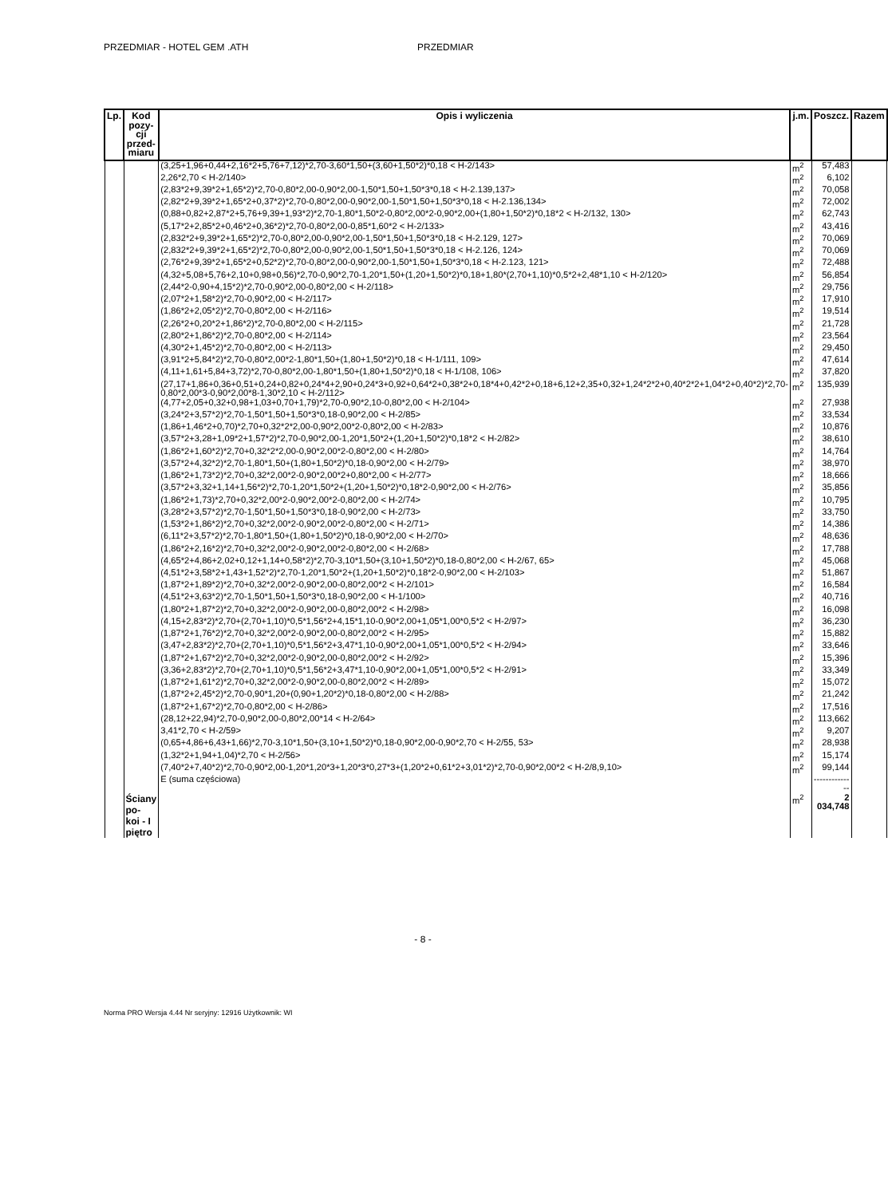PRZEDMIAR - HOTEL GEM .ATH PRZEDMIAR
| Lp. | Kod pozy- cji przed- miaru | Opis i wyliczenia | j.m. | Poszcz. | Razem |
| --- | --- | --- | --- | --- | --- |
| | | (3,25+1,96+0,44+2,16*2+5,76+7,12)*2,70-3,60*1,50+(3,60+1,50*2)*0,18 < H-2/143> | m<sup>2</sup> | 57,483 | |
| | | 2,26*2,70 < H-2/140> | m<sup>2</sup> | 6,102 | |
| | | (2,83*2+9,39*2+1,65*2)*2,70-0,80*2,00-0,90*2,00-1,50*1,50+1,50*3*0,18 < H-2.139,137> | m<sup>2</sup> | 70,058 | |
| | | (2,82*2+9,39*2+1,65*2+0,37*2)*2,70-0,80*2,00-0,90*2,00-1,50*1,50+1,50*3*0,18 < H-2.136,134> | m<sup>2</sup> | 72,002 | |
| | | (0,88+0,82+2,87*2+5,76+9,39+1,93*2)*2,70-1,80*1,50*2-0,80*2,00*2-0,90*2,00+(1,80+1,50*2)*0,18*2 < H-2/132, 130> | m<sup>2</sup> | 62,743 | |
| | | (5,17*2+2,85*2+0,46*2+0,36*2)*2,70-0,80*2,00-0,85*1,60*2 < H-2/133> | m<sup>2</sup> | 43,416 | |
| | | (2,832*2+9,39*2+1,65*2)*2,70-0,80*2,00-0,90*2,00-1,50*1,50+1,50*3*0,18 < H-2.129, 127> | m<sup>2</sup> | 70,069 | |
| | | (2,832*2+9,39*2+1,65*2)*2,70-0,80*2,00-0,90*2,00-1,50*1,50+1,50*3*0,18 < H-2.126, 124> | m<sup>2</sup> | 70,069 | |
| | | (2,76*2+9,39*2+1,65*2+0,52*2)*2,70-0,80*2,00-0,90*2,00-1,50*1,50+1,50*3*0,18 < H-2.123, 121> | m<sup>2</sup> | 72,488 | |
| | | (4,32+5,08+5,76+2,10+0,98+0,56)*2,70-0,90*2,70-1,20*1,50+(1,20+1,50*2)*0,18+1,80*(2,70+1,10)*0,5*2+2,48*1,10 < H-2/120> | m<sup>2</sup> | 56,854 | |
| | | (2,44*2-0,90+4,15*2)*2,70-0,90*2,00-0,80*2,00 < H-2/118> | m<sup>2</sup> | 29,756 | |
| | | (2,07*2+1,58*2)*2,70-0,90*2,00 < H-2/117> | m<sup>2</sup> | 17,910 | |
| | | (1,86*2+2,05*2)*2,70-0,80*2,00 < H-2/116> | m<sup>2</sup> | 19,514 | |
| | | (2,26*2+0,20*2+1,86*2)*2,70-0,80*2,00 < H-2/115> | m<sup>2</sup> | 21,728 | |
| | | (2,80*2+1,86*2)*2,70-0,80*2,00 < H-2/114> | m<sup>2</sup> | 23,564 | |
| | | (4,30*2+1,45*2)*2,70-0,80*2,00 < H-2/113> | m<sup>2</sup> | 29,450 | |
| | | (3,91*2+5,84*2)*2,70-0,80*2,00*2-1,80*1,50+(1,80+1,50*2)*0,18 < H-1/111, 109> | m<sup>2</sup> | 47,614 | |
| | | (4,11+1,61+5,84+3,72)*2,70-0,80*2,00-1,80*1,50+(1,80+1,50*2)*0,18 < H-1/108, 106> | m<sup>2</sup> | 37,820 | |
| | | (27,17+1,86+0,36+0,51+0,24+0,82+0,24*4+2,90+0,24*3+0,92+0,64*2+0,38*2+0,18*4+0,42*2+0,18+6,12+2,35+0,32+1,24*2*2+0,40*2*2+1,04*2+0,40*2)*2,70-0,80*2,00*3-0,90*2,00*8-1,30*2,10 < H-2/112> | m<sup>2</sup> | 135,939 | |
| | | (4,77+2,05+0,32+0,98+1,03+0,70+1,79)*2,70-0,90*2,10-0,80*2,00 < H-2/104> | m<sup>2</sup> | 27,938 | |
| | | (3,24*2+3,57*2)*2,70-1,50*1,50+1,50*3*0,18-0,90*2,00 < H-2/85> | m<sup>2</sup> | 33,534 | |
| | | (1,86+1,46*2+0,70)*2,70+0,32*2*2,00-0,90*2,00*2-0,80*2,00 < H-2/83> | m<sup>2</sup> | 10,876 | |
| | | (3,57*2+3,28+1,09*2+1,57*2)*2,70-0,90*2,00-1,20*1,50*2+(1,20+1,50*2)*0,18*2 < H-2/82> | m<sup>2</sup> | 38,610 | |
| | | (1,86*2+1,60*2)*2,70+0,32*2*2,00-0,90*2,00*2-0,80*2,00 < H-2/80> | m<sup>2</sup> | 14,764 | |
| | | (3,57*2+4,32*2)*2,70-1,80*1,50+(1,80+1,50*2)*0,18-0,90*2,00 < H-2/79> | m<sup>2</sup> | 38,970 | |
| | | (1,86*2+1,73*2)*2,70+0,32*2,00*2-0,90*2,00*2+0,80*2,00 < H-2/77> | m<sup>2</sup> | 18,666 | |
| | | (3,57*2+3,32+1,14+1,56*2)*2,70-1,20*1,50*2+(1,20+1,50*2)*0,18*2-0,90*2,00 < H-2/76> | m<sup>2</sup> | 35,856 | |
| | | (1,86*2+1,73)*2,70+0,32*2,00*2-0,90*2,00*2-0,80*2,00 < H-2/74> | m<sup>2</sup> | 10,795 | |
| | | (3,28*2+3,57*2)*2,70-1,50*1,50+1,50*3*0,18-0,90*2,00 < H-2/73> | m<sup>2</sup> | 33,750 | |
| | | (1,53*2+1,86*2)*2,70+0,32*2,00*2-0,90*2,00*2-0,80*2,00 < H-2/71> | m<sup>2</sup> | 14,386 | |
| | | (6,11*2+3,57*2)*2,70-1,80*1,50+(1,80+1,50*2)*0,18-0,90*2,00 < H-2/70> | m<sup>2</sup> | 48,636 | |
| | | (1,86*2+2,16*2)*2,70+0,32*2,00*2-0,90*2,00*2-0,80*2,00 < H-2/68> | m<sup>2</sup> | 17,788 | |
| | | (4,65*2+4,86+2,02+0,12+1,14+0,58*2)*2,70-3,10*1,50+(3,10+1,50*2)*0,18-0,80*2,00 < H-2/67, 65> | m<sup>2</sup> | 45,068 | |
| | | (4,51*2+3,58*2+1,43+1,52*2)*2,70-1,20*1,50*2+(1,20+1,50*2)*0,18*2-0,90*2,00 < H-2/103> | m<sup>2</sup> | 51,867 | |
| | | (1,87*2+1,89*2)*2,70+0,32*2,00*2-0,90*2,00-0,80*2,00*2 < H-2/101> | m<sup>2</sup> | 16,584 | |
| | | (4,51*2+3,63*2)*2,70-1,50*1,50+1,50*3*0,18-0,90*2,00 < H-1/100> | m<sup>2</sup> | 40,716 | |
| | | (1,80*2+1,87*2)*2,70+0,32*2,00*2-0,90*2,00-0,80*2,00*2 < H-2/98> | m<sup>2</sup> | 16,098 | |
| | | (4,15+2,83*2)*2,70+(2,70+1,10)*0,5*1,56*2+4,15*1,10-0,90*2,00+1,05*1,00*0,5*2 < H-2/97> | m<sup>2</sup> | 36,230 | |
| | | (1,87*2+1,76*2)*2,70+0,32*2,00*2-0,90*2,00-0,80*2,00*2 < H-2/95> | m<sup>2</sup> | 15,882 | |
| | | (3,47+2,83*2)*2,70+(2,70+1,10)*0,5*1,56*2+3,47*1,10-0,90*2,00+1,05*1,00*0,5*2 < H-2/94> | m<sup>2</sup> | 33,646 | |
| | | (1,87*2+1,67*2)*2,70+0,32*2,00*2-0,90*2,00-0,80*2,00*2 < H-2/92> | m<sup>2</sup> | 15,396 | |
| | | (3,36+2,83*2)*2,70+(2,70+1,10)*0,5*1,56*2+3,47*1,10-0,90*2,00+1,05*1,00*0,5*2 < H-2/91> | m<sup>2</sup> | 33,349 | |
| | | (1,87*2+1,61*2)*2,70+0,32*2,00*2-0,90*2,00-0,80*2,00*2 < H-2/89> | m<sup>2</sup> | 15,072 | |
| | | (1,87*2+2,45*2)*2,70-0,90*1,20+(0,90+1,20*2)*0,18-0,80*2,00 < H-2/88> | m<sup>2</sup> | 21,242 | |
| | | (1,87*2+1,67*2)*2,70-0,80*2,00 < H-2/86> | m<sup>2</sup> | 17,516 | |
| | | (28,12+22,94)*2,70-0,90*2,00-0,80*2,00*14 < H-2/64> | m<sup>2</sup> | 113,662 | |
| | | 3,41*2,70 < H-2/59> | m<sup>2</sup> | 9,207 | |
| | | (0,65+4,86+6,43+1,66)*2,70-3,10*1,50+(3,10+1,50*2)*0,18-0,90*2,00-0,90*2,70 < H-2/55, 53> | m<sup>2</sup> | 28,938 | |
| | | (1,32*2+1,94+1,04)*2,70 < H-2/56> | m<sup>2</sup> | 15,174 | |
| | | (7,40*2+7,40*2)*2,70-0,90*2,00-1,20*1,20*3+1,20*3*0,27*3+(1,20*2+0,61*2+3,01*2)*2,70-0,90*2,00*2 < H-2/8,9,10> | m<sup>2</sup> | 99,144 | |
| | | E (suma częściowa) | | -------------- | |
| | Ściany po- koi - I piętro | | m<sup>2</sup> | 2 034,748 | |
- 8 -
Norma PRO Wersja 4.44 Nr seryjny: 12916 Użytkownik: WI